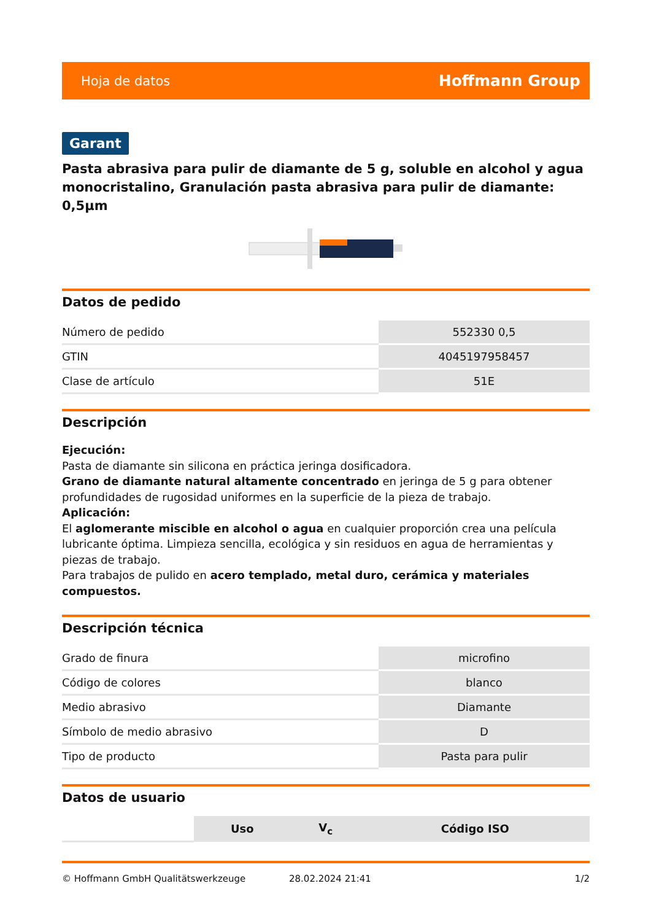Hoja de datos Hoffmann Group
Garant
Pasta abrasiva para pulir de diamante de 5 g, soluble en alcohol y agua monocristalino, Granulación pasta abrasiva para pulir de diamante: 0,5µm
Datos de pedido
| Número de pedido | 552330 0,5 |
| GTIN | 4045197958457 |
| Clase de artículo | 51E |
Descripción
Ejecución:
Pasta de diamante sin silicona en práctica jeringa dosificadora.
Grano de diamante natural altamente concentrado en jeringa de 5 g para obtener profundidades de rugosidad uniformes en la superficie de la pieza de trabajo.
Aplicación:
El aglomerante miscible en alcohol o agua en cualquier proporción crea una película lubricante óptima. Limpieza sencilla, ecológica y sin residuos en agua de herramientas y piezas de trabajo.
Para trabajos de pulido en acero templado, metal duro, cerámica y materiales compuestos.
Descripción técnica
| Grado de finura | microfino |
| Código de colores | blanco |
| Medio abrasivo | Diamante |
| Símbolo de medio abrasivo | D |
| Tipo de producto | Pasta para pulir |
Datos de usuario
| | Uso | V<sub>c</sub> | Código ISO |
© Hoffmann GmbH Qualitätswerkzeuge 28.02.2024 21:41 1/2